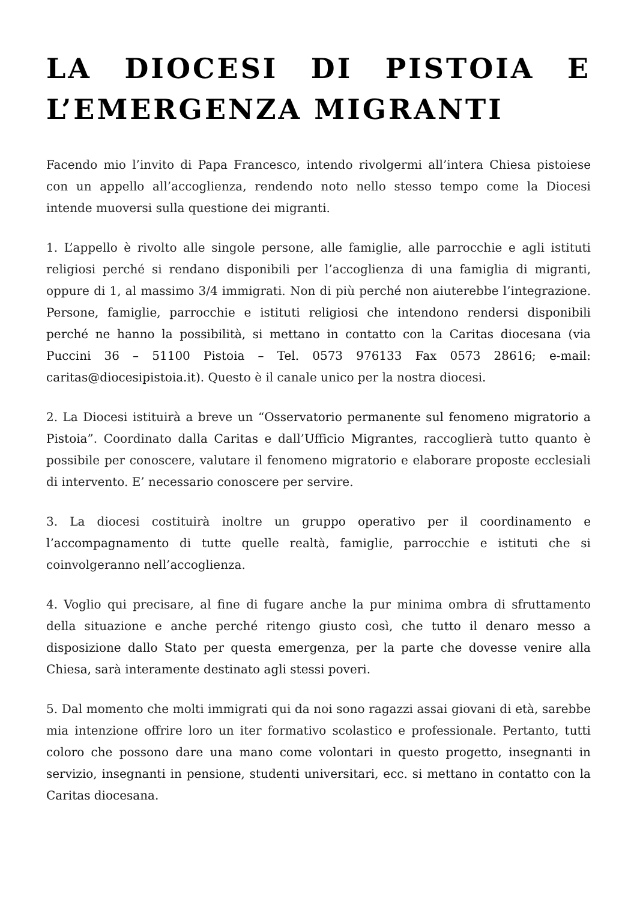LA DIOCESI DI PISTOIA E L’EMERGENZA MIGRANTI
Facendo mio l’invito di Papa Francesco, intendo rivolgermi all’intera Chiesa pistoiese con un appello all’accoglienza, rendendo noto nello stesso tempo come la Diocesi intende muoversi sulla questione dei migranti.
1. L’appello è rivolto alle singole persone, alle famiglie, alle parrocchie e agli istituti religiosi perché si rendano disponibili per l’accoglienza di una famiglia di migranti, oppure di 1, al massimo 3/4 immigrati. Non di più perché non aiuterebbe l’integrazione. Persone, famiglie, parrocchie e istituti religiosi che intendono rendersi disponibili perché ne hanno la possibilità, si mettano in contatto con la Caritas diocesana (via Puccini 36 – 51100 Pistoia – Tel. 0573 976133 Fax 0573 28616; e-mail: caritas@diocesipistoia.it). Questo è il canale unico per la nostra diocesi.
2. La Diocesi istituirà a breve un “Osservatorio permanente sul fenomeno migratorio a Pistoia”. Coordinato dalla Caritas e dall’Ufficio Migrantes, raccoglierà tutto quanto è possibile per conoscere, valutare il fenomeno migratorio e elaborare proposte ecclesiali di intervento. E’ necessario conoscere per servire.
3. La diocesi costituirà inoltre un gruppo operativo per il coordinamento e l’accompagnamento di tutte quelle realtà, famiglie, parrocchie e istituti che si coinvolgeranno nell’accoglienza.
4. Voglio qui precisare, al fine di fugare anche la pur minima ombra di sfruttamento della situazione e anche perché ritengo giusto così, che tutto il denaro messo a disposizione dallo Stato per questa emergenza, per la parte che dovesse venire alla Chiesa, sarà interamente destinato agli stessi poveri.
5. Dal momento che molti immigrati qui da noi sono ragazzi assai giovani di età, sarebbe mia intenzione offrire loro un iter formativo scolastico e professionale. Pertanto, tutti coloro che possono dare una mano come volontari in questo progetto, insegnanti in servizio, insegnanti in pensione, studenti universitari, ecc. si mettano in contatto con la Caritas diocesana.